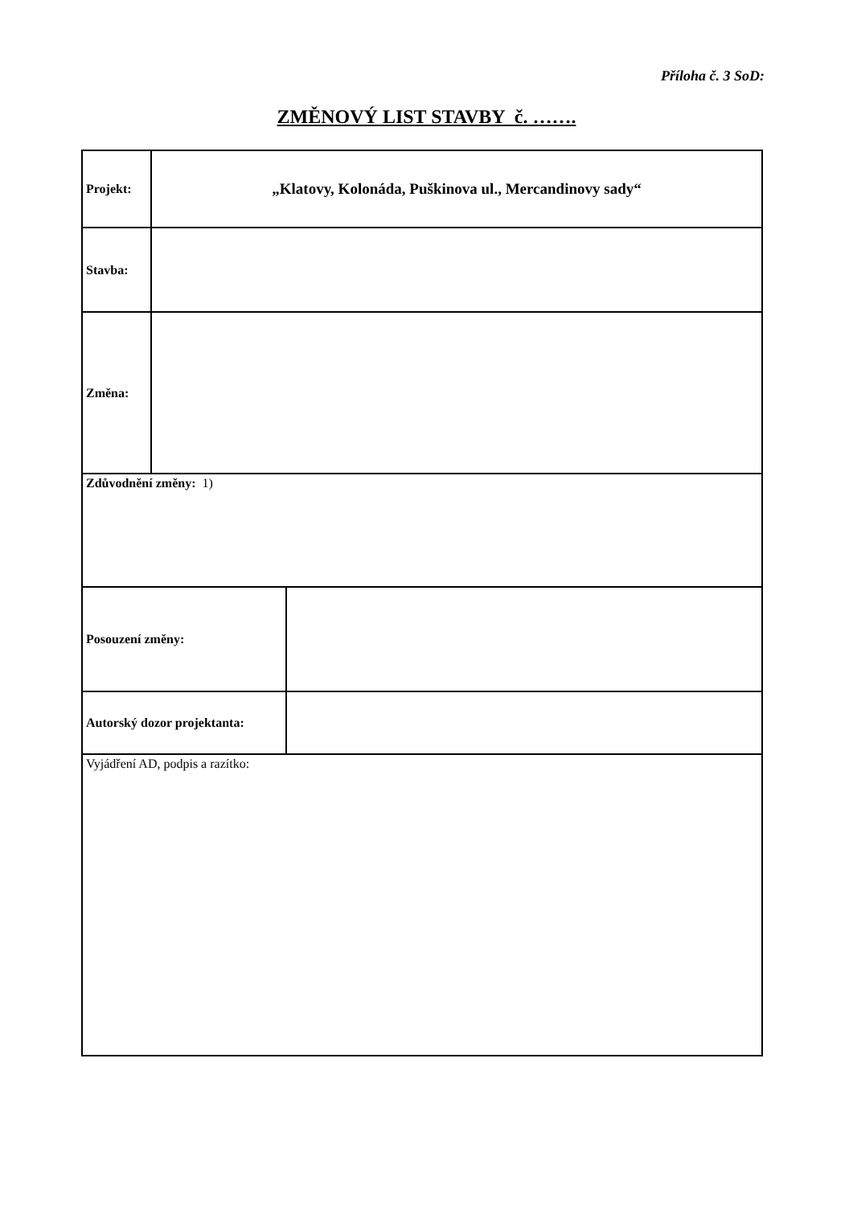Příloha č. 3 SoD:
ZMĚNOVÝ LIST STAVBY č. …….
| Projekt: | „Klatovy, Kolonáda, Puškinova ul., Mercandinovy sady“ | |
| Stavba: | | |
| Změna: | | |
| Zdůvodnění změny: 1) | | |
| Posouzení změny: | | |
| Autorský dozor projektanta: | | |
| Vyjádření AD, podpis a razítko: | | |